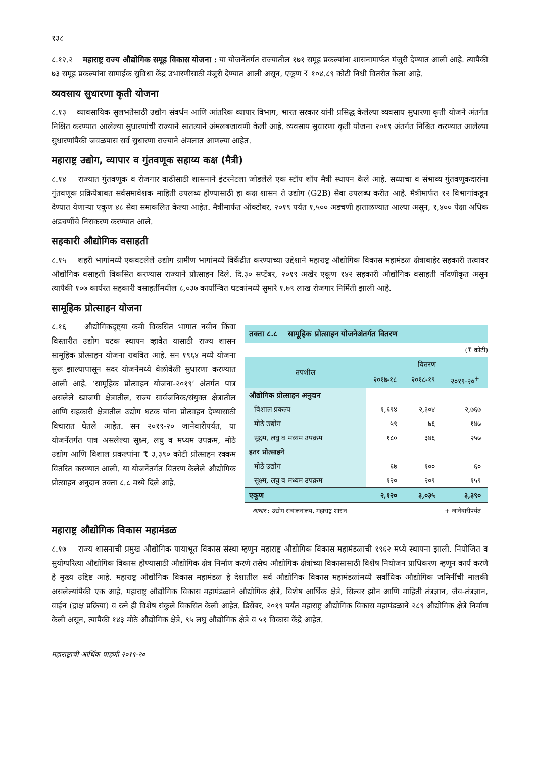१३८
८.१२.२ महाराष्ट्र राज्य औद्योगिक समूह विकास योजना : या योजनेंतर्गत राज्यातील १७१ समूह प्रकल्पांना शासनामार्फत मंजुरी देण्यात आली आहे. त्यापैकी ७३ समूह प्रकल्पांना सामाईक सुविधा केंद्र उभारणीसाठी मंजुरी देण्यात आली असून, एकूण ₹ १०४.८९ कोटी निधी वितरीत केला आहे.
व्यवसाय सुधारणा कृती योजना
८.१३ व्यावसायिक सुलभतेसाठी उद्योग संवर्धन आणि आंतरिक व्यापार विभाग, भारत सरकार यांनी प्रसिद्ध केलेल्या व्यवसाय सुधारणा कृती योजने अंतर्गत निश्चित करण्यात आलेल्या सुधारणांची राज्याने सातत्याने अंमलबजावणी केली आहे. व्यवसाय सुधारणा कृती योजना २०१९ अंतर्गत निश्चित करण्यात आलेल्या सुधारणांपैकी जवळपास सर्व सुधारणा राज्याने अंमलात आणल्या आहेत.
महाराष्ट्र उद्योग, व्यापार व गुंतवणूक सहाय्य कक्ष (मैत्री)
८.१४ राज्यात गुंतवणूक व रोजगार वाढीसाठी शासनाने इंटरनेटला जोडलेले एक स्टॉप शॉप मैत्री स्थापन केले आहे. सध्याचा व संभाव्य गुंतवणूकदारांना गुंतवणूक प्रक्रियेबाबत सर्वसमावेशक माहिती उपलब्ध होण्यासाठी हा कक्ष शासन ते उद्योग (G2B) सेवा उपलब्ध करीत आहे. मैत्रीमार्फत १२ विभागांकडून देण्यात येणाऱ्या एकूण ४८ सेवा समाकलित केल्या आहेत. मैत्रीमार्फत ऑक्टोबर, २०१९ पर्यंत १,५०० अडचणी हाताळण्यात आल्या असून, १,४०० पेक्षा अधिक अडचणींचे निराकरण करण्यात आले.
सहकारी औद्योगिक वसाहती
८.१५ शहरी भागांमध्ये एकवटलेले उद्योग ग्रामीण भागांमध्ये विकेंद्रीत करण्याच्या उद्देशाने महाराष्ट्र औद्योगिक विकास महामंडळ क्षेत्राबाहेर सहकारी तत्वावर औद्योगिक वसाहती विकसित करण्यास राज्याने प्रोत्साहन दिले. दि.३० सप्टेंबर, २०१९ अखेर एकूण १४२ सहकारी औद्योगिक वसाहती नोंदणीकृत असून त्यापैकी १०७ कार्यरत सहकारी वसाहतींमधील ८,०३७ कार्यान्वित घटकांमध्ये सुमारे १.७९ लाख रोजगार निर्मिती झाली आहे.
सामूहिक प्रोत्साहन योजना
८.१६ औद्योगिकदृष्ट्या कमी विकसित भागात नवीन किंवा विस्तारीत उद्योग घटक स्थापन व्हावेत यासाठी राज्य शासन सामूहिक प्रोत्साहन योजना राबवित आहे. सन १९६४ मध्ये योजना सुरू झाल्यापासून सदर योजनेमध्ये वेळोवेळी सुधारणा करण्यात आली आहे. ‘सामूहिक प्रोत्साहन योजना-२०१९’ अंतर्गत पात्र असलेले खाजगी क्षेत्रातील, राज्य सार्वजनिक/संयुक्त क्षेत्रातील आणि सहकारी क्षेत्रातील उद्योग घटक यांना प्रोत्साहन देण्यासाठी विचारात घेतले आहेत. सन २०१९-२० जानेवारीपर्यंत, या योजनेंतर्गत पात्र असलेल्या सूक्ष्म, लघु व मध्यम उपक्रम, मोठे उद्योग आणि विशाल प्रकल्पांना ₹ ३,३९० कोटी प्रोत्साहन रक्कम वितरित करण्यात आली. या योजनेंतर्गत वितरण केलेले औद्योगिक प्रोत्साहन अनुदान तक्ता ८.८ मध्ये दिले आहे.
तक्ता ८.८ सामूहिक प्रोत्साहन योजनेअंतर्गत वितरण
(₹ कोटी)
| तपशील | वितरण | | |
| --- | --- | --- | --- |
| | २०१७-१८ | २०१८-१९ | २०१९-२०<sup>+</sup> |
| औद्योगिक प्रोत्साहन अनुदान | | | |
| विशाल प्रकल्प | १,६९४ | २,३०४ | २,७६७ |
| मोठे उद्योग | ५९ | ७६ | १४७ |
| सूक्ष्म, लघु व मध्यम उपक्रम | १८० | ३४६ | २५७ |
| इतर प्रोत्साहने | | | |
| मोठे उद्योग | ६७ | १०० | ६० |
| सूक्ष्म, लघु व मध्यम उपक्रम | १२० | २०९ | १५९ |
| एकूण | २,१२० | ३,०३५ | ३,३९० |
आधार : उद्योग संचालनालय, महाराष्ट्र शासन + जानेवारीपर्यंत
महाराष्ट्र औद्योगिक विकास महामंडळ
८.१७ राज्य शासनाची प्रमुख औद्योगिक पायाभूत विकास संस्था म्हणून महाराष्ट्र औद्योगिक विकास महामंडळाची १९६२ मध्ये स्थापना झाली. नियोजित व सुयोग्यरित्या औद्योगिक विकास होण्यासाठी औद्योगिक क्षेत्र निर्माण करणे तसेच औद्योगिक क्षेत्रांच्या विकासासाठी विशेष नियोजन प्राधिकरण म्हणून कार्य करणे हे मुख्य उद्दिष्ट आहे. महाराष्ट्र औद्योगिक विकास महामंडळ हे देशातील सर्व औद्योगिक विकास महामंडळांमध्ये सर्वाधिक औद्योगिक जमिनींची मालकी असलेल्यांपैकी एक आहे. महाराष्ट्र औद्योगिक विकास महामंडळाने औद्योगिक क्षेत्रे, विशेष आर्थिक क्षेत्रे, सिल्वर झोन आणि माहिती तंत्रज्ञान, जैव-तंत्रज्ञान, वाईन (द्राक्ष प्रक्रिया) व रत्ने ही विशेष संकुले विकसित केली आहेत. डिसेंबर, २०१९ पर्यंत महाराष्ट्र औद्योगिक विकास महामंडळाने २८९ औद्योगिक क्षेत्रे निर्माण केली असून, त्यापैकी १४३ मोठे औद्योगिक क्षेत्रे, ९५ लघु औद्योगिक क्षेत्रे व ५१ विकास केंद्रे आहेत.
महाराष्ट्राची आर्थिक पाहणी २०१९-२०